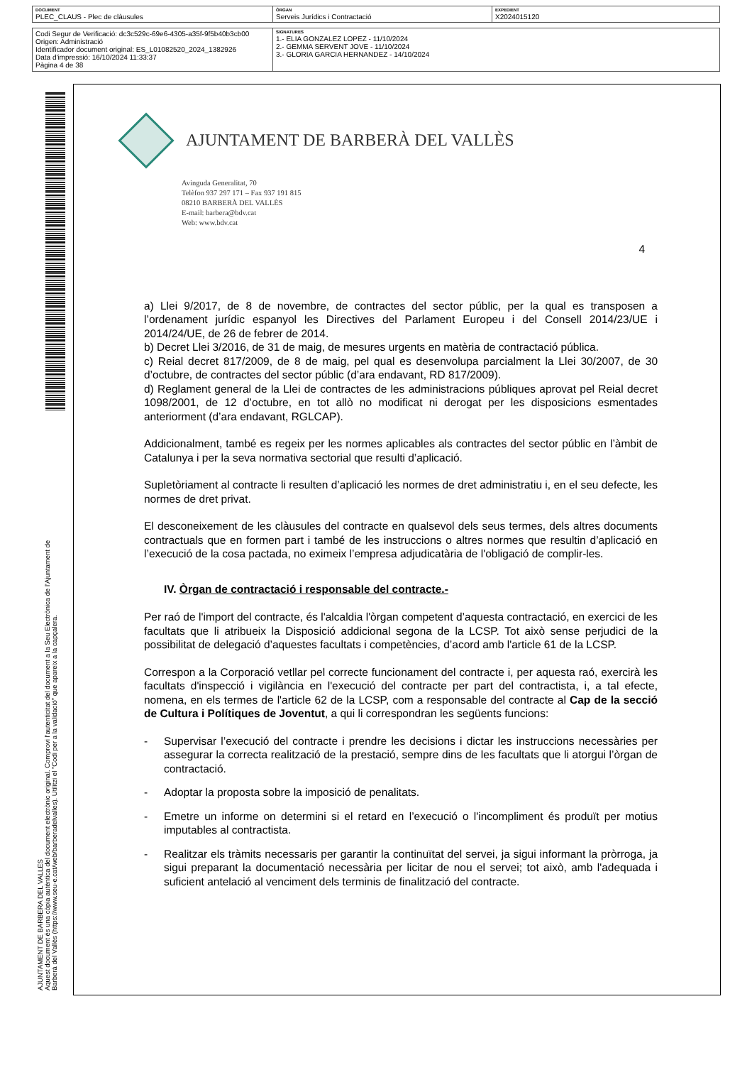| DOCUMENT PLEC_CLAUS - Plec de clàusules | ÒRGAN Serveis Jurídics i Contractació | EXPEDIENT X2024015120 |
| Codi Segur de Verificació: dc3c529c-69e6-4305-a35f-9f5b40b3cb00 Origen: Administració Identificador document original: ES_L01082520_2024_1382926 Data d'impressió: 16/10/2024 11:33:37 Pàgina 4 de 38 | SIGNATURES 1.- ELIA GONZALEZ LOPEZ - 11/10/2024 2.- GEMMA SERVENT JOVE - 11/10/2024 3.- GLORIA GARCIA HERNANDEZ - 14/10/2024 |
AJUNTAMENT DE BARBERA DEL VALLES
Aquest document és una còpia autèntica del document electrònic original. Comprovi l'autenticitat del document a la Seu Electrònica de l'Ajuntament de Barberà del Vallès (https://www.seu-e.cat/web/barberadelvalles). Utilitzi el "Codi per a la validació" que apareix a la capçalera.
AJUNTAMENT DE BARBERÀ DEL VALLÈS
Avinguda Generalitat, 70
Telèfon 937 297 171 – Fax 937 191 815
08210 BARBERÀ DEL VALLÈS
E-mail: barbera@bdv.cat
Web: www.bdv.cat
4
a) Llei 9/2017, de 8 de novembre, de contractes del sector públic, per la qual es transposen a l’ordenament jurídic espanyol les Directives del Parlament Europeu i del Consell 2014/23/UE i 2014/24/UE, de 26 de febrer de 2014.
b) Decret Llei 3/2016, de 31 de maig, de mesures urgents en matèria de contractació pública.
c) Reial decret 817/2009, de 8 de maig, pel qual es desenvolupa parcialment la Llei 30/2007, de 30 d’octubre, de contractes del sector públic (d’ara endavant, RD 817/2009).
d) Reglament general de la Llei de contractes de les administracions públiques aprovat pel Reial decret 1098/2001, de 12 d’octubre, en tot allò no modificat ni derogat per les disposicions esmentades anteriorment (d’ara endavant, RGLCAP).
Addicionalment, també es regeix per les normes aplicables als contractes del sector públic en l’àmbit de Catalunya i per la seva normativa sectorial que resulti d’aplicació.
Supletòriament al contracte li resulten d’aplicació les normes de dret administratiu i, en el seu defecte, les normes de dret privat.
El desconeixement de les clàusules del contracte en qualsevol dels seus termes, dels altres documents contractuals que en formen part i també de les instruccions o altres normes que resultin d’aplicació en l’execució de la cosa pactada, no eximeix l’empresa adjudicatària de l'obligació de complir-les.
IV. Òrgan de contractació i responsable del contracte.-
Per raó de l'import del contracte, és l'alcaldia l'òrgan competent d’aquesta contractació, en exercici de les facultats que li atribueix la Disposició addicional segona de la LCSP. Tot això sense perjudici de la possibilitat de delegació d’aquestes facultats i competències, d’acord amb l'article 61 de la LCSP.
Correspon a la Corporació vetllar pel correcte funcionament del contracte i, per aquesta raó, exercirà les facultats d'inspecció i vigilància en l'execució del contracte per part del contractista, i, a tal efecte, nomena, en els termes de l'article 62 de la LCSP, com a responsable del contracte al Cap de la secció de Cultura i Polítiques de Joventut, a qui li correspondran les següents funcions:
- Supervisar l’execució del contracte i prendre les decisions i dictar les instruccions necessàries per assegurar la correcta realització de la prestació, sempre dins de les facultats que li atorgui l’òrgan de contractació.
- Adoptar la proposta sobre la imposició de penalitats.
- Emetre un informe on determini si el retard en l’execució o l'incompliment és produït per motius imputables al contractista.
- Realitzar els tràmits necessaris per garantir la continuïtat del servei, ja sigui informant la pròrroga, ja sigui preparant la documentació necessària per licitar de nou el servei; tot això, amb l'adequada i suficient antelació al venciment dels terminis de finalització del contracte.